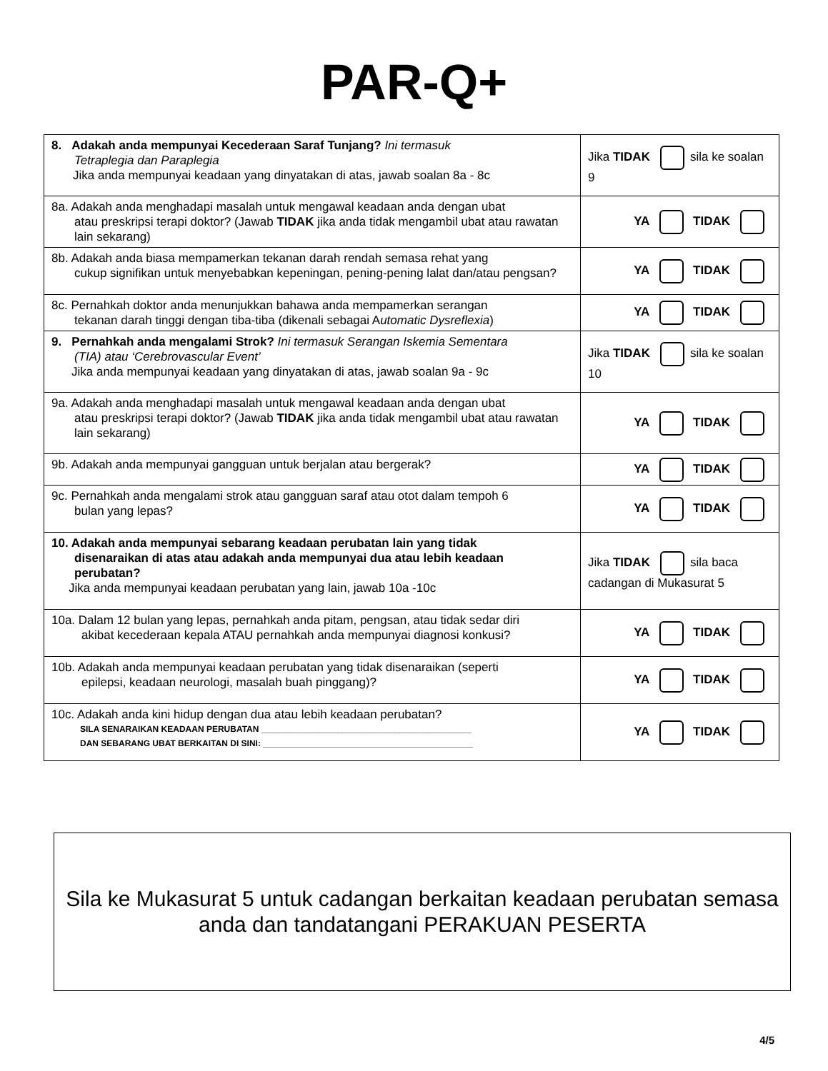PAR-Q+
| 8. Adakah anda mempunyai Kecederaan Saraf Tunjang? Ini termasuk Tetraplegia dan Paraplegia Jika anda mempunyai keadaan yang dinyatakan di atas, jawab soalan 8a - 8c | Jika TIDAK sila ke soalan 9 |
| 8a. Adakah anda menghadapi masalah untuk mengawal keadaan anda dengan ubat atau preskripsi terapi doktor? (Jawab TIDAK jika anda tidak mengambil ubat atau rawatan lain sekarang) | YA TIDAK |
| 8b. Adakah anda biasa mempamerkan tekanan darah rendah semasa rehat yang cukup signifikan untuk menyebabkan kepeningan, pening-pening lalat dan/atau pengsan? | YA TIDAK |
| 8c. Pernahkah doktor anda menunjukkan bahawa anda mempamerkan serangan tekanan darah tinggi dengan tiba-tiba (dikenali sebagai A utomatic Dysreflexia ) | YA TIDAK |
| 9. Pernahkah anda mengalami Strok? Ini termasuk Serangan Iskemia Sementara (TIA) atau ‘Cerebrovascular Event’ Jika anda mempunyai keadaan yang dinyatakan di atas, jawab soalan 9a - 9c | Jika TIDAK sila ke soalan 10 |
| 9a. Adakah anda menghadapi masalah untuk mengawal keadaan anda dengan ubat atau preskripsi terapi doktor? (Jawab TIDAK jika anda tidak mengambil ubat atau rawatan lain sekarang) | YA TIDAK |
| 9b. Adakah anda mempunyai gangguan untuk berjalan atau bergerak? | YA TIDAK |
| 9c. Pernahkah anda mengalami strok atau gangguan saraf atau otot dalam tempoh 6 bulan yang lepas? | YA TIDAK |
| 10. Adakah anda mempunyai sebarang keadaan perubatan lain yang tidak disenaraikan di atas atau adakah anda mempunyai dua atau lebih keadaan perubatan? Jika anda mempunyai keadaan perubatan yang lain, jawab 10a -10c | Jika TIDAK sila baca cadangan di Mukasurat 5 |
| 10a. Dalam 12 bulan yang lepas, pernahkah anda pitam, pengsan, atau tidak sedar diri akibat kecederaan kepala ATAU pernahkah anda mempunyai diagnosi konkusi? | YA TIDAK |
| 10b. Adakah anda mempunyai keadaan perubatan yang tidak disenaraikan (seperti epilepsi, keadaan neurologi, masalah buah pinggang)? | YA TIDAK |
| 10c. Adakah anda kini hidup dengan dua atau lebih keadaan perubatan? SILA SENARAIKAN KEADAAN PERUBATAN ____________________________________________ DAN SEBARANG UBAT BERKAITAN DI SINI: ____________________________________________ | YA TIDAK |
Sila ke Mukasurat 5 untuk cadangan berkaitan keadaan perubatan semasa
anda dan tandatangani PERAKUAN PESERTA
4/5